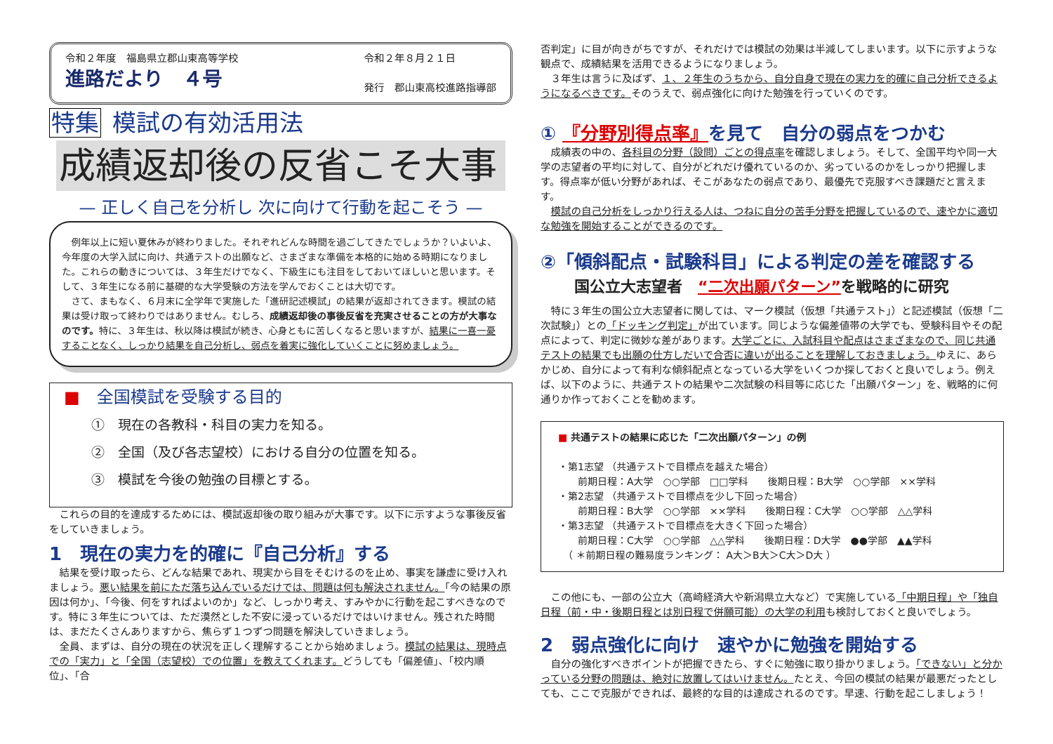令和２年度　福島県立郡山東高等学校
進路だより　４号
令和２年８月２１日
発行　郡山東高校進路指導部
特集 模試の有効活用法
成績返却後の反省こそ大事
— 正しく自己を分析し 次に向けて行動を起こそう —
例年以上に短い夏休みが終わりました。それぞれどんな時間を過ごしてきたでしょうか？いよいよ、今年度の大学入試に向け、共通テストの出願など、さまざまな準備を本格的に始める時期になりました。これらの動きについては、３年生だけでなく、下級生にも注目をしておいてほしいと思います。そして、３年生になる前に基礎的な大学受験の方法を学んでおくことは大切です。
さて、まもなく、６月末に全学年で実施した「進研記述模試」の結果が返却されてきます。模試の結果は受け取って終わりではありません。むしろ、成績返却後の事後反省を充実させることの方が大事なのです。特に、３年生は、秋以降は模試が続き、心身ともに苦しくなると思いますが、結果に一喜一憂することなく、しっかり結果を自己分析し、弱点を着実に強化していくことに努めましょう。
■　全国模試を受験する目的
①　現在の各教科・科目の実力を知る。
②　全国（及び各志望校）における自分の位置を知る。
③　模試を今後の勉強の目標とする。
これらの目的を達成するためには、模試返却後の取り組みが大事です。以下に示すような事後反省をしていきましょう。
1　現在の実力を的確に『自己分析』する
結果を受け取ったら、どんな結果であれ、現実から目をそむけるのを止め、事実を謙虚に受け入れましょう。悪い結果を前にただ落ち込んでいるだけでは、問題は何も解決されません。「今の結果の原因は何か」、「今後、何をすればよいのか」など、しっかり考え、すみやかに行動を起こすべきなのです。特に３年生については、ただ漠然とした不安に浸っているだけではいけません。残された時間は、まだたくさんありますから、焦らず１つずつ問題を解決していきましょう。
全員、まずは、自分の現在の状況を正しく理解することから始めましょう。模試の結果は、現時点での「実力」と「全国（志望校）での位置」を教えてくれます。どうしても「偏差値」、「校内順位」、「合
否判定」に目が向きがちですが、それだけでは模試の効果は半減してしまいます。以下に示すような観点で、成績結果を活用できるようになりましょう。
３年生は言うに及ばず、１、２年生のうちから、自分自身で現在の実力を的確に自己分析できるようになるべきです。そのうえで、弱点強化に向けた勉強を行っていくのです。
① 『分野別得点率』を見て　自分の弱点をつかむ
成績表の中の、各科目の分野（設問）ごとの得点率を確認しましょう。そして、全国平均や同一大学の志望者の平均に対して、自分がどれだけ優れているのか、劣っているのかをしっかり把握します。得点率が低い分野があれば、そこがあなたの弱点であり、最優先で克服すべき課題だと言えます。
模試の自己分析をしっかり行える人は、つねに自分の苦手分野を把握しているので、速やかに適切な勉強を開始することができるのです。
②「傾斜配点・試験科目」による判定の差を確認する
国公立大志望者　“二次出願パターン”を戦略的に研究
特に３年生の国公立大志望者に関しては、マーク模試（仮想「共通テスト」）と記述模試（仮想「二次試験」）との「ドッキング判定」が出ています。同じような偏差値帯の大学でも、受験科目やその配点によって、判定に微妙な差があります。大学ごとに、入試科目や配点はさまざまなので、同じ共通テストの結果でも出願の仕方しだいで合否に違いが出ることを理解しておきましょう。ゆえに、あらかじめ、自分によって有利な傾斜配点となっている大学をいくつか探しておくと良いでしょう。例えば、以下のように、共通テストの結果や二次試験の科目等に応じた「出願パターン」を、戦略的に何通りか作っておくことを勧めます。
■ 共通テストの結果に応じた「二次出願パターン」の例
・第1志望 （共通テストで目標点を越えた場合）
　　前期日程：A大学　○○学部　□□学科　　後期日程：B大学　○○学部　××学科
・第2志望 （共通テストで目標点を少し下回った場合）
　　前期日程：B大学　○○学部　××学科　　後期日程：C大学　○○学部　△△学科
・第3志望 （共通テストで目標点を大きく下回った場合）
　　前期日程：C大学　○○学部　△△学科　　後期日程：D大学　●●学部　▲▲学科
　（ ＊前期日程の難易度ランキング： A大＞B大＞C大＞D大 ）
この他にも、一部の公立大（高崎経済大や新潟県立大など）で実施している「中期日程」や「独自日程（前・中・後期日程とは別日程で併願可能）の大学の利用も検討しておくと良いでしょう。
2　弱点強化に向け　速やかに勉強を開始する
自分の強化すべきポイントが把握できたら、すぐに勉強に取り掛かりましょう。「できない」と分かっている分野の問題は、絶対に放置してはいけません。たとえ、今回の模試の結果が最悪だったとしても、ここで克服ができれば、最終的な目的は達成されるのです。早速、行動を起こしましょう！